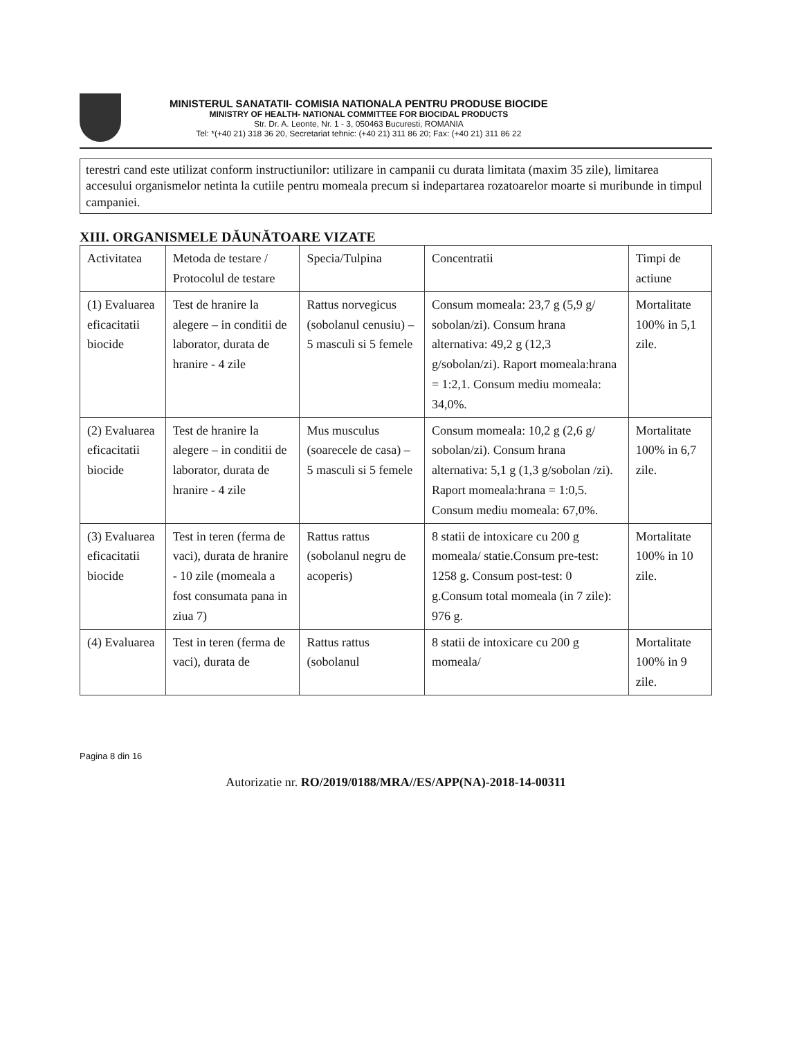MINISTERUL SANATATII- COMISIA NATIONALA PENTRU PRODUSE BIOCIDE
MINISTRY OF HEALTH- NATIONAL COMMITTEE FOR BIOCIDAL PRODUCTS
Str. Dr. A. Leonte, Nr. 1 - 3, 050463 Bucuresti, ROMANIA
Tel: *(+40 21) 318 36 20, Secretariat tehnic: (+40 21) 311 86 20; Fax: (+40 21) 311 86 22
terestri cand este utilizat conform instructiunilor: utilizare in campanii cu durata limitata (maxim 35 zile), limitarea accesului organismelor netinta la cutiile pentru momeala precum si indepartarea rozatoarelor moarte si muribunde in timpul campaniei.
XIII. ORGANISMELE DĂUNĂTOARE VIZATE
| Activitatea | Metoda de testare / Protocolul de testare | Specia/Tulpina | Concentratii | Timpi de actiune |
| (1) Evaluarea eficacitatii biocide | Test de hranire la alegere – in conditii de laborator, durata de hranire - 4 zile | Rattus norvegicus (sobolanul cenusiu) – 5 masculi si 5 femele | Consum momeala: 23,7 g (5,9 g/ sobolan/zi). Consum hrana alternativa: 49,2 g (12,3 g/sobolan/zi). Raport momeala:hrana = 1:2,1. Consum mediu momeala: 34,0%. | Mortalitate 100% in 5,1 zile. |
| (2) Evaluarea eficacitatii biocide | Test de hranire la alegere – in conditii de laborator, durata de hranire - 4 zile | Mus musculus (soarecele de casa) – 5 masculi si 5 femele | Consum momeala: 10,2 g (2,6 g/ sobolan/zi). Consum hrana alternativa: 5,1 g (1,3 g/sobolan /zi). Raport momeala:hrana = 1:0,5. Consum mediu momeala: 67,0%. | Mortalitate 100% in 6,7 zile. |
| (3) Evaluarea eficacitatii biocide | Test in teren (ferma de vaci), durata de hranire - 10 zile (momeala a fost consumata pana in ziua 7) | Rattus rattus (sobolanul negru de acoperis) | 8 statii de intoxicare cu 200 g momeala/ statie.Consum pre-test: 1258 g. Consum post-test: 0 g.Consum total momeala (in 7 zile): 976 g. | Mortalitate 100% in 10 zile. |
| (4) Evaluarea | Test in teren (ferma de vaci), durata de | Rattus rattus (sobolanul | 8 statii de intoxicare cu 200 g momeala/ | Mortalitate 100% in 9 zile. |
Pagina 8 din 16
Autorizatie nr. RO/2019/0188/MRA//ES/APP(NA)-2018-14-00311